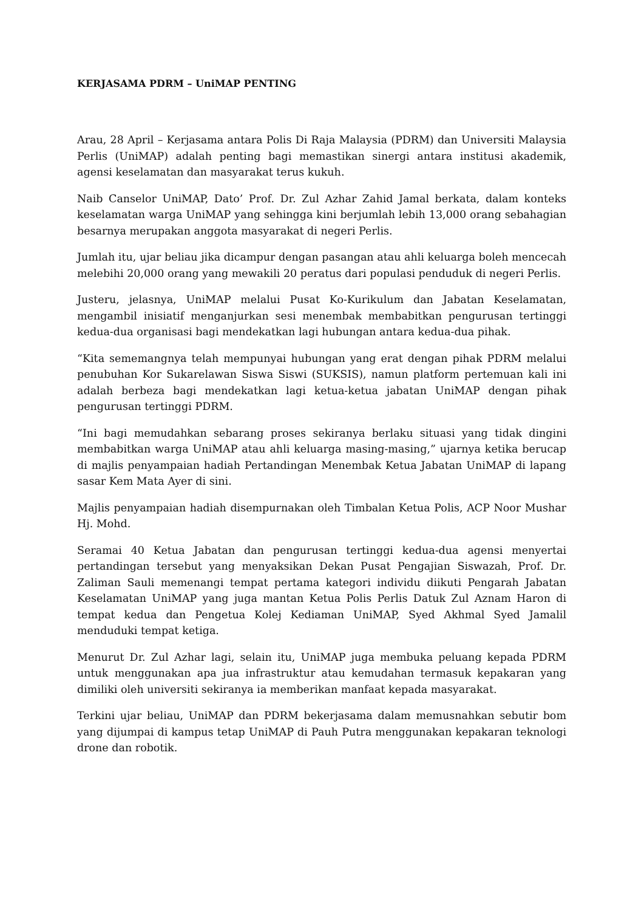KERJASAMA PDRM – UniMAP PENTING
Arau, 28 April – Kerjasama antara Polis Di Raja Malaysia (PDRM) dan Universiti Malaysia Perlis (UniMAP) adalah penting bagi memastikan sinergi antara institusi akademik, agensi keselamatan dan masyarakat terus kukuh.
Naib Canselor UniMAP, Dato’ Prof. Dr. Zul Azhar Zahid Jamal berkata, dalam konteks keselamatan warga UniMAP yang sehingga kini berjumlah lebih 13,000 orang sebahagian besarnya merupakan anggota masyarakat di negeri Perlis.
Jumlah itu, ujar beliau jika dicampur dengan pasangan atau ahli keluarga boleh mencecah melebihi 20,000 orang yang mewakili 20 peratus dari populasi penduduk di negeri Perlis.
Justeru, jelasnya, UniMAP melalui Pusat Ko-Kurikulum dan Jabatan Keselamatan, mengambil inisiatif menganjurkan sesi menembak membabitkan pengurusan tertinggi kedua-dua organisasi bagi mendekatkan lagi hubungan antara kedua-dua pihak.
“Kita sememangnya telah mempunyai hubungan yang erat dengan pihak PDRM melalui penubuhan Kor Sukarelawan Siswa Siswi (SUKSIS), namun platform pertemuan kali ini adalah berbeza bagi mendekatkan lagi ketua-ketua jabatan UniMAP dengan pihak pengurusan tertinggi PDRM.
“Ini bagi memudahkan sebarang proses sekiranya berlaku situasi yang tidak dingini membabitkan warga UniMAP atau ahli keluarga masing-masing,” ujarnya ketika berucap di majlis penyampaian hadiah Pertandingan Menembak Ketua Jabatan UniMAP di lapang sasar Kem Mata Ayer di sini.
Majlis penyampaian hadiah disempurnakan oleh Timbalan Ketua Polis, ACP Noor Mushar Hj. Mohd.
Seramai 40 Ketua Jabatan dan pengurusan tertinggi kedua-dua agensi menyertai pertandingan tersebut yang menyaksikan Dekan Pusat Pengajian Siswazah, Prof. Dr. Zaliman Sauli memenangi tempat pertama kategori individu diikuti Pengarah Jabatan Keselamatan UniMAP yang juga mantan Ketua Polis Perlis Datuk Zul Aznam Haron di tempat kedua dan Pengetua Kolej Kediaman UniMAP, Syed Akhmal Syed Jamalil menduduki tempat ketiga.
Menurut Dr. Zul Azhar lagi, selain itu, UniMAP juga membuka peluang kepada PDRM untuk menggunakan apa jua infrastruktur atau kemudahan termasuk kepakaran yang dimiliki oleh universiti sekiranya ia memberikan manfaat kepada masyarakat.
Terkini ujar beliau, UniMAP dan PDRM bekerjasama dalam memusnahkan sebutir bom yang dijumpai di kampus tetap UniMAP di Pauh Putra menggunakan kepakaran teknologi drone dan robotik.